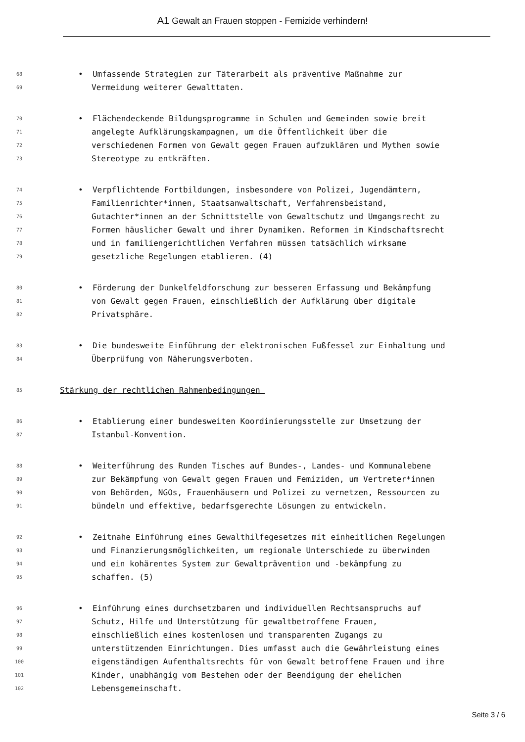A1 Gewalt an Frauen stoppen - Femizide verhindern!
68 • Umfassende Strategien zur Täterarbeit als präventive Maßnahme zur
69 Vermeidung weiterer Gewalttaten.
70 • Flächendeckende Bildungsprogramme in Schulen und Gemeinden sowie breit
71 angelegte Aufklärungskampagnen, um die Öffentlichkeit über die
72 verschiedenen Formen von Gewalt gegen Frauen aufzuklären und Mythen sowie
73 Stereotype zu entkräften.
74 • Verpflichtende Fortbildungen, insbesondere von Polizei, Jugendämtern,
75 Familienrichter*innen, Staatsanwaltschaft, Verfahrensbeistand,
76 Gutachter*innen an der Schnittstelle von Gewaltschutz und Umgangsrecht zu
77 Formen häuslicher Gewalt und ihrer Dynamiken. Reformen im Kindschaftsrecht
78 und in familiengerichtlichen Verfahren müssen tatsächlich wirksame
79 gesetzliche Regelungen etablieren. (4)
80 • Förderung der Dunkelfeldforschung zur besseren Erfassung und Bekämpfung
81 von Gewalt gegen Frauen, einschließlich der Aufklärung über digitale
82 Privatsphäre.
83 • Die bundesweite Einführung der elektronischen Fußfessel zur Einhaltung und
84 Überprüfung von Näherungsverboten.
85 Stärkung der rechtlichen Rahmenbedingungen
86 • Etablierung einer bundesweiten Koordinierungsstelle zur Umsetzung der
87 Istanbul-Konvention.
88 • Weiterführung des Runden Tisches auf Bundes-, Landes- und Kommunalebene
89 zur Bekämpfung von Gewalt gegen Frauen und Femiziden, um Vertreter*innen
90 von Behörden, NGOs, Frauenhäusern und Polizei zu vernetzen, Ressourcen zu
91 bündeln und effektive, bedarfsgerechte Lösungen zu entwickeln.
92 • Zeitnahe Einführung eines Gewalthilfegesetzes mit einheitlichen Regelungen
93 und Finanzierungsmöglichkeiten, um regionale Unterschiede zu überwinden
94 und ein kohärentes System zur Gewaltprävention und -bekämpfung zu
95 schaffen. (5)
96 • Einführung eines durchsetzbaren und individuellen Rechtsanspruchs auf
97 Schutz, Hilfe und Unterstützung für gewaltbetroffene Frauen,
98 einschließlich eines kostenlosen und transparenten Zugangs zu
99 unterstützenden Einrichtungen. Dies umfasst auch die Gewährleistung eines
100 eigenständigen Aufenthaltsrechts für von Gewalt betroffene Frauen und ihre
101 Kinder, unabhängig vom Bestehen oder der Beendigung der ehelichen
102 Lebensgemeinschaft.
Seite 3 / 6